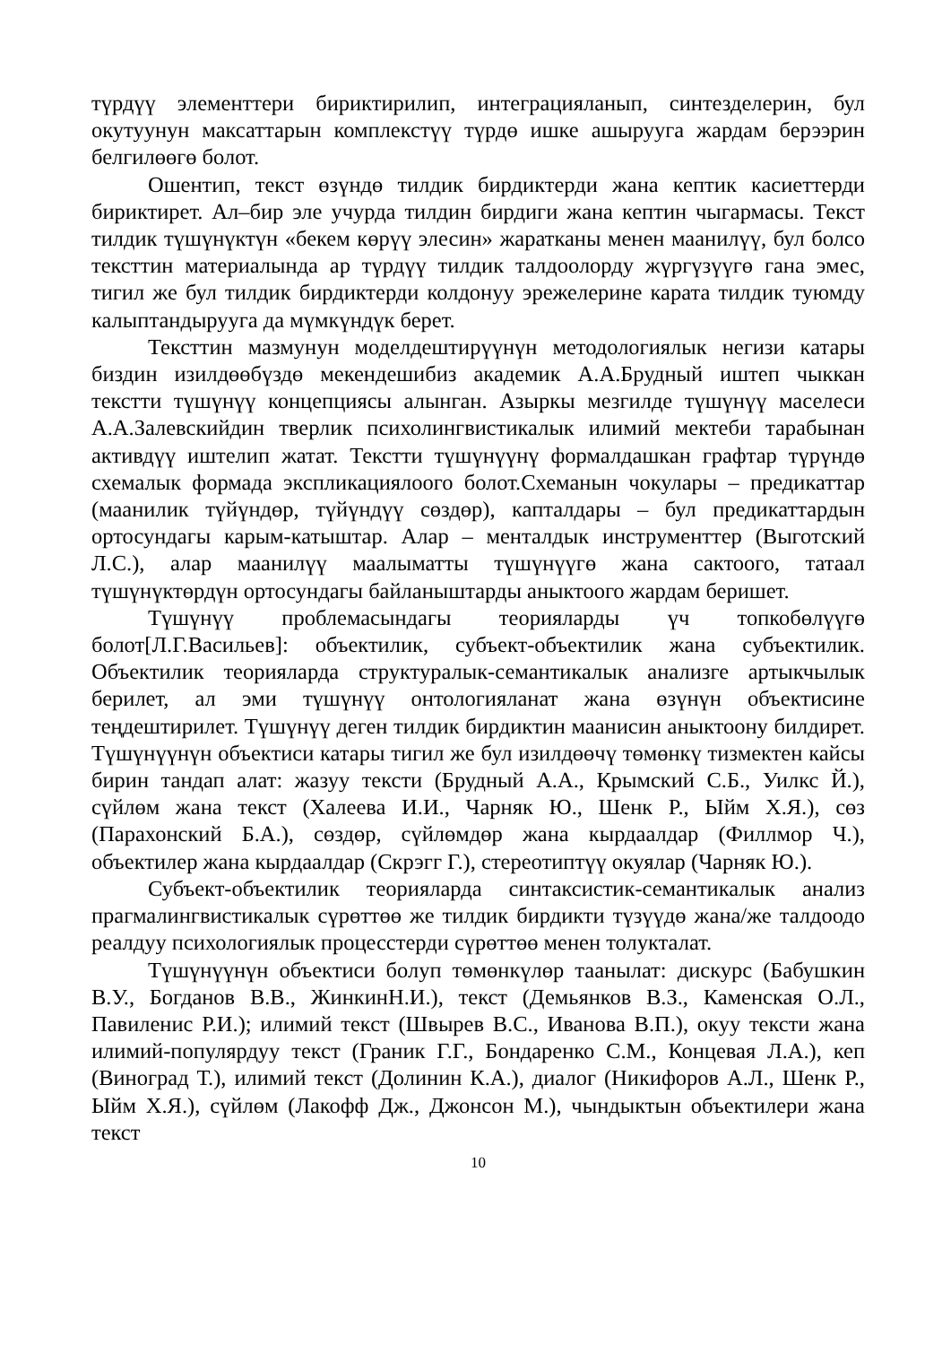түрдүү элементтери бириктирилип, интеграцияланып, синтезделерин, бул окутуунун максаттарын комплекстүү түрдө ишке ашырууга жардам берээрин белгилөөгө болот.
Ошентип, текст өзүндө тилдик бирдиктерди жана кептик касиеттерди бириктирет. Ал–бир эле учурда тилдин бирдиги жана кептин чыгармасы. Текст тилдик түшүнүктүн «бекем көрүү элесин» жаратканы менен маанилүү, бул болсо тексттин материалында ар түрдүү тилдик талдоолорду жүргүзүүгө гана эмес, тигил же бул тилдик бирдиктерди колдонуу эрежелерине карата тилдик туюмду калыптандырууга да мүмкүндүк берет.
Тексттин мазмунун моделдештирүүнүн методологиялык негизи катары биздин изилдөөбүздө мекендешибиз академик А.А.Брудный иштеп чыккан текстти түшүнүү концепциясы алынган. Азыркы мезгилде түшүнүү маселеси А.А.Залевскийдин тверлик психолингвистикалык илимий мектеби тарабынан активдүү иштелип жатат. Текстти түшүнүүнү формалдашкан графтар түрүндө схемалык формада экспликациялоого болот.Схеманын чокулары – предикаттар (маанилик түйүндөр, түйүндүү сөздөр), капталдары – бул предикаттардын ортосундагы карым-катыштар. Алар – менталдык инструменттер (Выготский Л.С.), алар маанилүү маалыматты түшүнүүгө жана сактоого, татаал түшүнүктөрдүн ортосундагы байланыштарды аныктоого жардам беришет.
Түшүнүү проблемасындагы теорияларды үч топкобөлүүгө болот[Л.Г.Васильев]: объектилик, субъект-объектилик жана субъектилик. Объектилик теорияларда структуралык-семантикалык анализге артыкчылык берилет, ал эми түшүнүү онтологияланат жана өзүнүн объектисине теңдештирилет. Түшүнүү деген тилдик бирдиктин маанисин аныктоону билдирет. Түшүнүүнүн объектиси катары тигил же бул изилдөөчү төмөнкү тизмектен кайсы бирин тандап алат: жазуу тексти (Брудный А.А., Крымский С.Б., Уилкс Й.), сүйлөм жана текст (Халеева И.И., Чарняк Ю., Шенк Р., Ыйм Х.Я.), сөз (Парахонский Б.А.), сөздөр, сүйлөмдөр жана кырдаалдар (Филлмор Ч.), объектилер жана кырдаалдар (Скрэгг Г.), стереотиптүү окуялар (Чарняк Ю.).
Субъект-объектилик теорияларда синтаксистик-семантикалык анализ прагмалингвистикалык сүрөттөө же тилдик бирдикти түзүүдө жана/же талдоодо реалдуу психологиялык процесстерди сүрөттөө менен толукталат.
Түшүнүүнүн объектиси болуп төмөнкүлөр таанылат: дискурс (Бабушкин В.У., Богданов В.В., ЖинкинН.И.), текст (Демьянков В.З., Каменская О.Л., Павиленис Р.И.); илимий текст (Швырев В.С., Иванова В.П.), окуу тексти жана илимий-популярдуу текст (Граник Г.Г., Бондаренко С.М., Концевая Л.А.), кеп (Виноград Т.), илимий текст (Долинин К.А.), диалог (Никифоров А.Л., Шенк Р., Ыйм Х.Я.), сүйлөм (Лакофф Дж., Джонсон М.), чындыктын объектилери жана текст
10